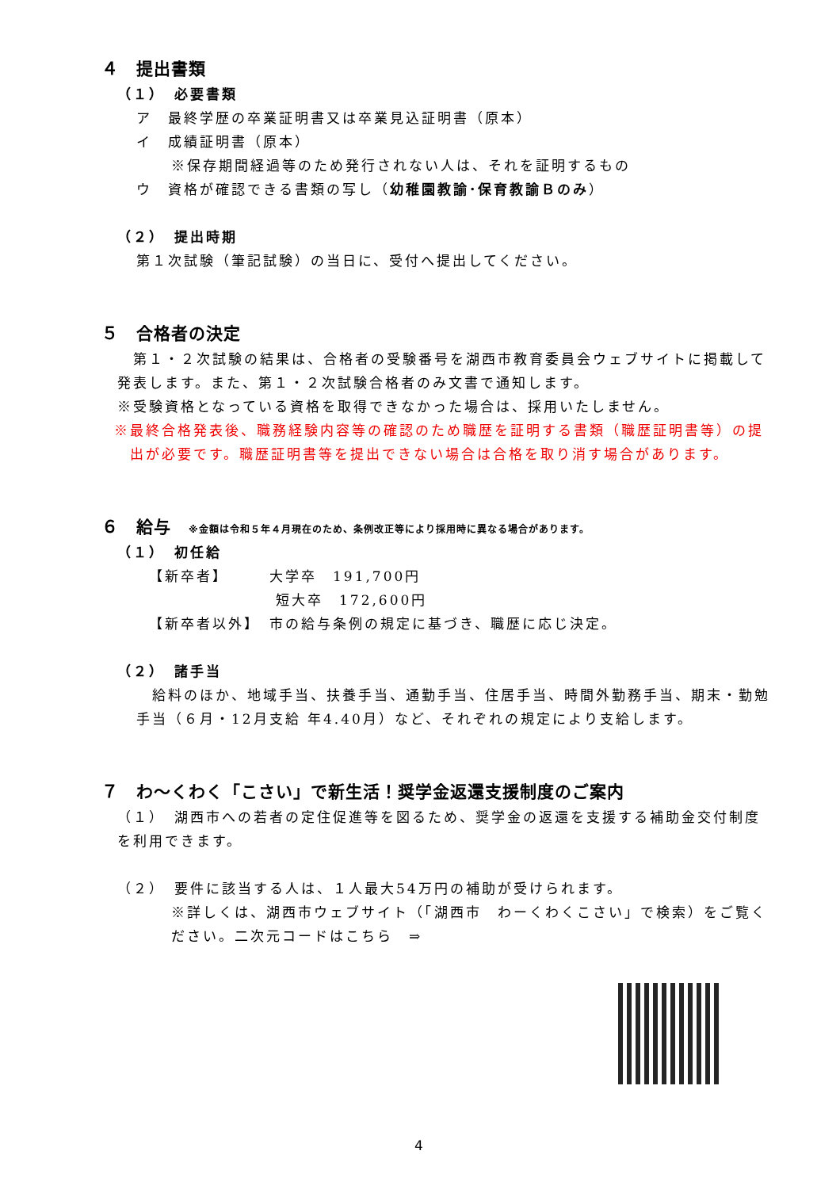４　提出書類
（１）　必要書類
ア　最終学歴の卒業証明書又は卒業見込証明書（原本）
イ　成績証明書（原本）
※保存期間経過等のため発行されない人は、それを証明するもの
ウ　資格が確認できる書類の写し（幼稚園教諭･保育教諭Ｂのみ）
（２）　提出時期
第１次試験（筆記試験）の当日に、受付へ提出してください。
５　合格者の決定
　第１・２次試験の結果は、合格者の受験番号を湖西市教育委員会ウェブサイトに掲載して発表します。また、第１・２次試験合格者のみ文書で通知します。
※受験資格となっている資格を取得できなかった場合は、採用いたしません。
※最終合格発表後、職務経験内容等の確認のため職歴を証明する書類（職歴証明書等）の提出が必要です。職歴証明書等を提出できない場合は合格を取り消す場合があります。
６　給与　※金額は令和５年４月現在のため、条例改正等により採用時に異なる場合があります。
（１）　初任給
【新卒者】　　　大学卒　191,700円
　　　　　　　　短大卒　172,600円
【新卒者以外】　市の給与条例の規定に基づき、職歴に応じ決定。
（２）　諸手当
　給料のほか、地域手当、扶養手当、通勤手当、住居手当、時間外勤務手当、期末・勤勉手当（６月・12月支給 年4.40月）など、それぞれの規定により支給します。
７　わ～くわく「こさい」で新生活！奨学金返還支援制度のご案内
（１）　湖西市への若者の定住促進等を図るため、奨学金の返還を支援する補助金交付制度を利用できます。
（２）　要件に該当する人は、１人最大54万円の補助が受けられます。
※詳しくは、湖西市ウェブサイト（「湖西市　わーくわくこさい」で検索）をご覧ください。二次元コードはこちら　⇒
4